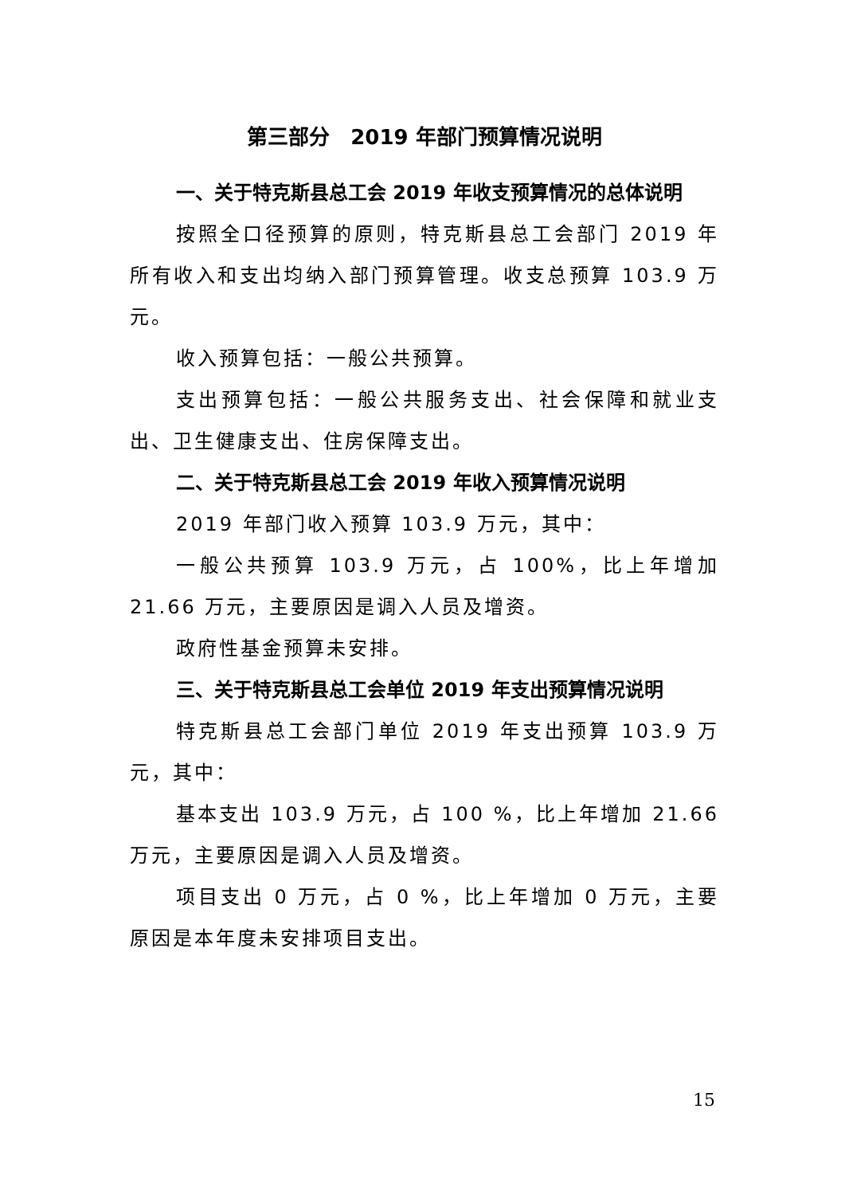第三部分　2019 年部门预算情况说明
一、关于特克斯县总工会 2019 年收支预算情况的总体说明
按照全口径预算的原则，特克斯县总工会部门 2019 年所有收入和支出均纳入部门预算管理。收支总预算 103.9 万元。
收入预算包括：一般公共预算。
支出预算包括：一般公共服务支出、社会保障和就业支出、卫生健康支出、住房保障支出。
二、关于特克斯县总工会 2019 年收入预算情况说明
2019 年部门收入预算 103.9 万元，其中：
一般公共预算 103.9 万元，占 100%，比上年增加 21.66 万元，主要原因是调入人员及增资。
政府性基金预算未安排。
三、关于特克斯县总工会单位 2019 年支出预算情况说明
特克斯县总工会部门单位 2019 年支出预算 103.9 万元，其中：
基本支出 103.9 万元，占 100 %，比上年增加 21.66 万元，主要原因是调入人员及增资。
项目支出 0 万元，占 0 %，比上年增加 0 万元，主要原因是本年度未安排项目支出。
15